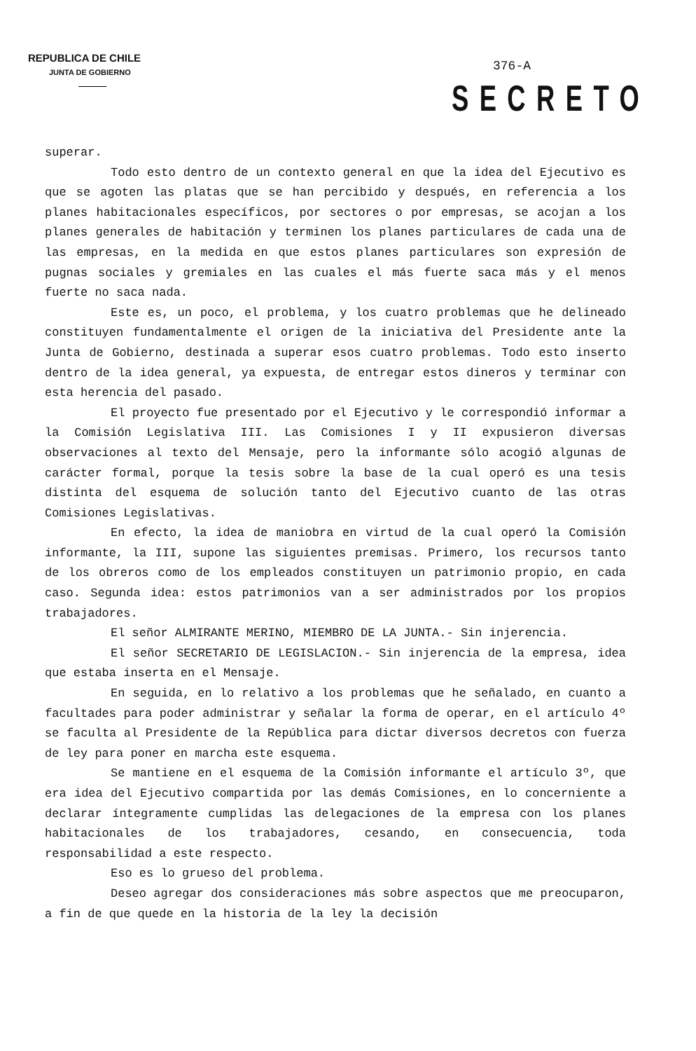REPUBLICA DE CHILE
JUNTA DE GOBIERNO
376-A
SECRETO
superar.
Todo esto dentro de un contexto general en que la idea del Ejecutivo es que se agoten las platas que se han percibido y después, en referencia a los planes habitacionales específicos, por sectores o por empresas, se acojan a los planes generales de habitación y terminen los planes particulares de cada una de las empresas, en la medida en que estos planes particulares son expresión de pugnas sociales y gremiales en las cuales el más fuerte saca más y el menos fuerte no saca nada.
Este es, un poco, el problema, y los cuatro problemas que he delineado constituyen fundamentalmente el origen de la iniciativa del Presidente ante la Junta de Gobierno, destinada a superar esos cuatro problemas. Todo esto inserto dentro de la idea general, ya expuesta, de entregar estos dineros y terminar con esta herencia del pasado.
El proyecto fue presentado por el Ejecutivo y le correspondió informar a la Comisión Legislativa III. Las Comisiones I y II expusieron diversas observaciones al texto del Mensaje, pero la informante sólo acogió algunas de carácter formal, porque la tesis sobre la base de la cual operó es una tesis distinta del esquema de solución tanto del Ejecutivo cuanto de las otras Comisiones Legislativas.
En efecto, la idea de maniobra en virtud de la cual operó la Comisión informante, la III, supone las siguientes premisas. Primero, los recursos tanto de los obreros como de los empleados constituyen un patrimonio propio, en cada caso. Segunda idea: estos patrimonios van a ser administrados por los propios trabajadores.
El señor ALMIRANTE MERINO, MIEMBRO DE LA JUNTA.- Sin injerencia.
El señor SECRETARIO DE LEGISLACION.- Sin injerencia de la empresa, idea que estaba inserta en el Mensaje.
En seguida, en lo relativo a los problemas que he señalado, en cuanto a facultades para poder administrar y señalar la forma de operar, en el artículo 4º se faculta al Presidente de la República para dictar diversos decretos con fuerza de ley para poner en marcha este esquema.
Se mantiene en el esquema de la Comisión informante el artículo 3º, que era idea del Ejecutivo compartida por las demás Comisiones, en lo concerniente a declarar íntegramente cumplidas las delegaciones de la empresa con los planes habitacionales de los trabajadores, cesando, en consecuencia, toda responsabilidad a este respecto.
Eso es lo grueso del problema.
Deseo agregar dos consideraciones más sobre aspectos que me preocuparon, a fin de que quede en la historia de la ley la decisión